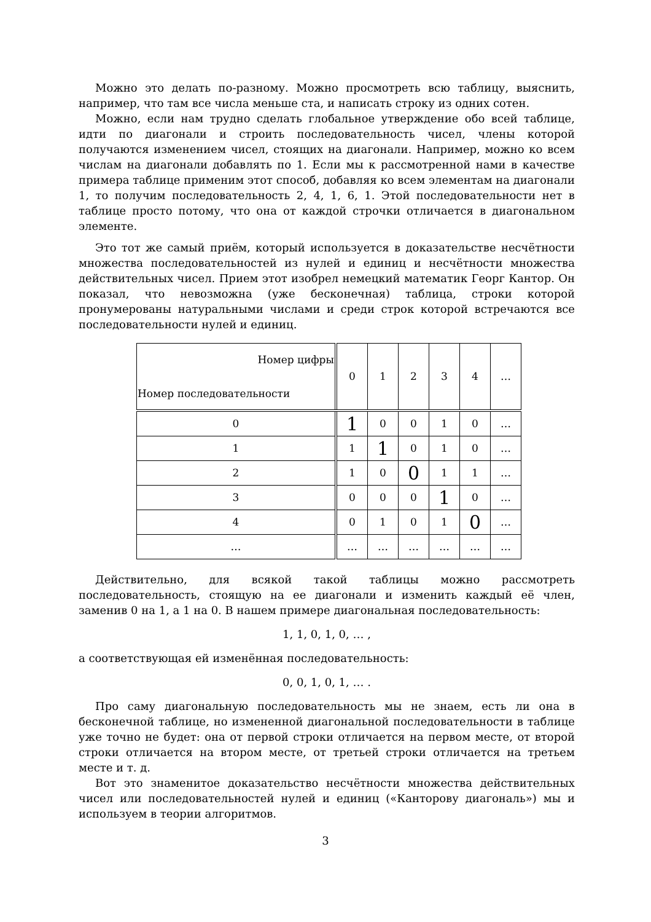Можно это делать по-разному. Можно просмотреть всю таблицу, выяснить, например, что там все числа меньше ста, и написать строку из одних сотен.
Можно, если нам трудно сделать глобальное утверждение обо всей таблице, идти по диагонали и строить последовательность чисел, члены которой получаются изменением чисел, стоящих на диагонали. Например, можно ко всем числам на диагонали добавлять по 1. Если мы к рассмотренной нами в качестве примера таблице применим этот способ, добавляя ко всем элементам на диагонали 1, то получим последовательность 2, 4, 1, 6, 1. Этой последовательности нет в таблице просто потому, что она от каждой строчки отличается в диагональном элементе.
Это тот же самый приём, который используется в доказательстве несчётности множества последовательностей из нулей и единиц и несчётности множества действительных чисел. Прием этот изобрел немецкий математик Георг Кантор. Он показал, что невозможна (уже бесконечная) таблица, строки которой пронумерованы натуральными числами и среди строк которой встречаются все последовательности нулей и единиц.
| Номер цифры Номер последовательности | 0 | 1 | 2 | 3 | 4 | … |
| 0 | 1 | 0 | 0 | 1 | 0 | … |
| 1 | 1 | 1 | 0 | 1 | 0 | … |
| 2 | 1 | 0 | 0 | 1 | 1 | … |
| 3 | 0 | 0 | 0 | 1 | 0 | … |
| 4 | 0 | 1 | 0 | 1 | 0 | … |
| … | … | … | … | … | … | … |
Действительно, для всякой такой таблицы можно рассмотреть последовательность, стоящую на ее диагонали и изменить каждый её член, заменив 0 на 1, а 1 на 0. В нашем примере диагональная последовательность:
1, 1, 0, 1, 0, … ,
а соответствующая ей изменённая последовательность:
0, 0, 1, 0, 1, … .
Про саму диагональную последовательность мы не знаем, есть ли она в бесконечной таблице, но измененной диагональной последовательности в таблице уже точно не будет: она от первой строки отличается на первом месте, от второй строки отличается на втором месте, от третьей строки отличается на третьем месте и т. д.
Вот это знаменитое доказательство несчётности множества действительных чисел или последовательностей нулей и единиц («Канторову диагональ») мы и используем в теории алгоритмов.
3